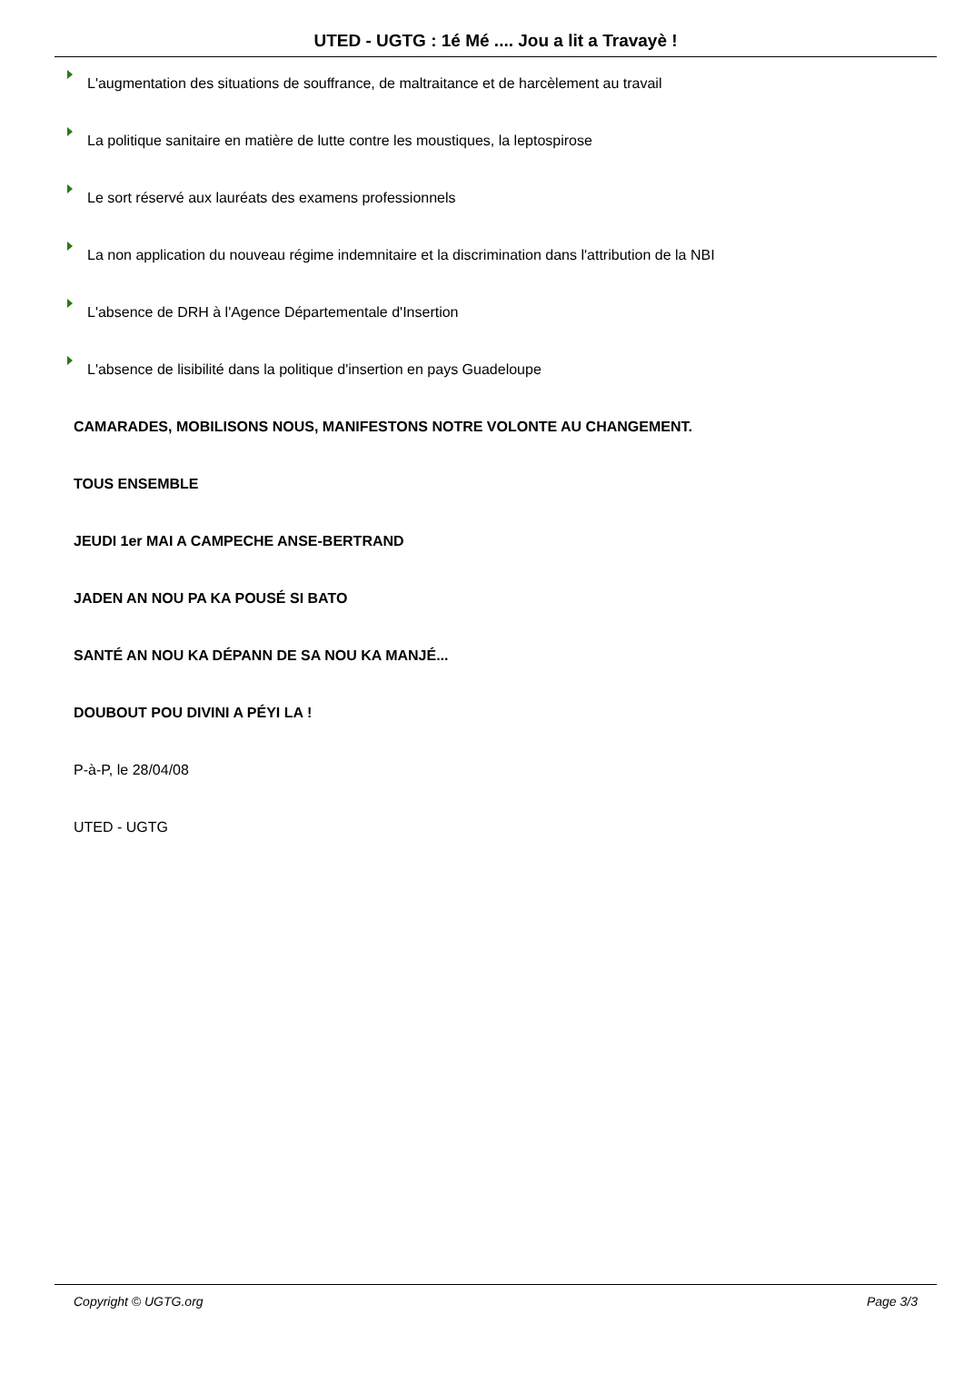UTED - UGTG : 1é Mé .... Jou a lit a Travayè !
L'augmentation des situations de souffrance, de maltraitance et de harcèlement au travail
La politique sanitaire en matière de lutte contre les moustiques, la leptospirose
Le sort réservé aux lauréats des examens professionnels
La non application du nouveau régime indemnitaire et la discrimination dans l'attribution de la NBI
L'absence de DRH à l'Agence Départementale d'Insertion
L'absence de lisibilité dans la politique d'insertion en pays Guadeloupe
CAMARADES, MOBILISONS NOUS, MANIFESTONS NOTRE VOLONTE AU CHANGEMENT.
TOUS ENSEMBLE
JEUDI 1er MAI A CAMPECHE ANSE-BERTRAND
JADEN AN NOU PA KA POUSÉ SI BATO
SANTÉ AN NOU KA DÉPANN DE SA NOU KA MANJÉ...
DOUBOUT POU DIVINI A PÉYI LA !
P-à-P, le 28/04/08
UTED - UGTG
Copyright © UGTG.org Page 3/3